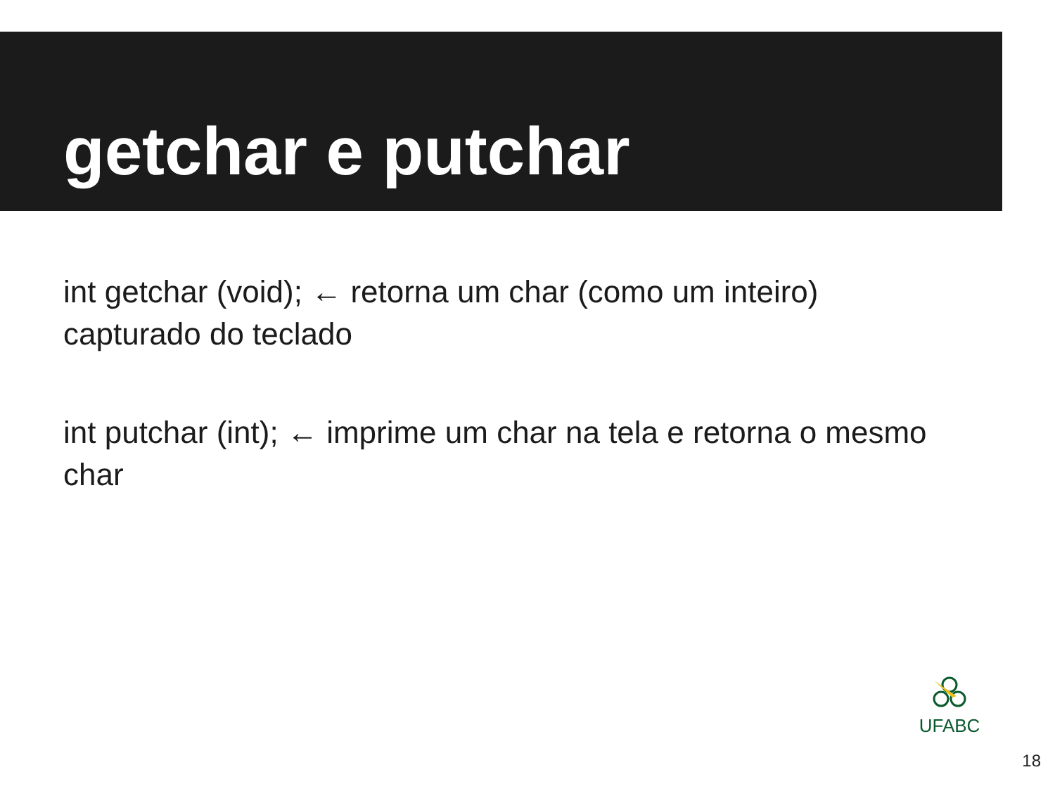getchar e putchar
int getchar (void); ← retorna um char (como um inteiro) capturado do teclado
int putchar (int); ← imprime um char na tela e retorna o mesmo char
UFABC
18